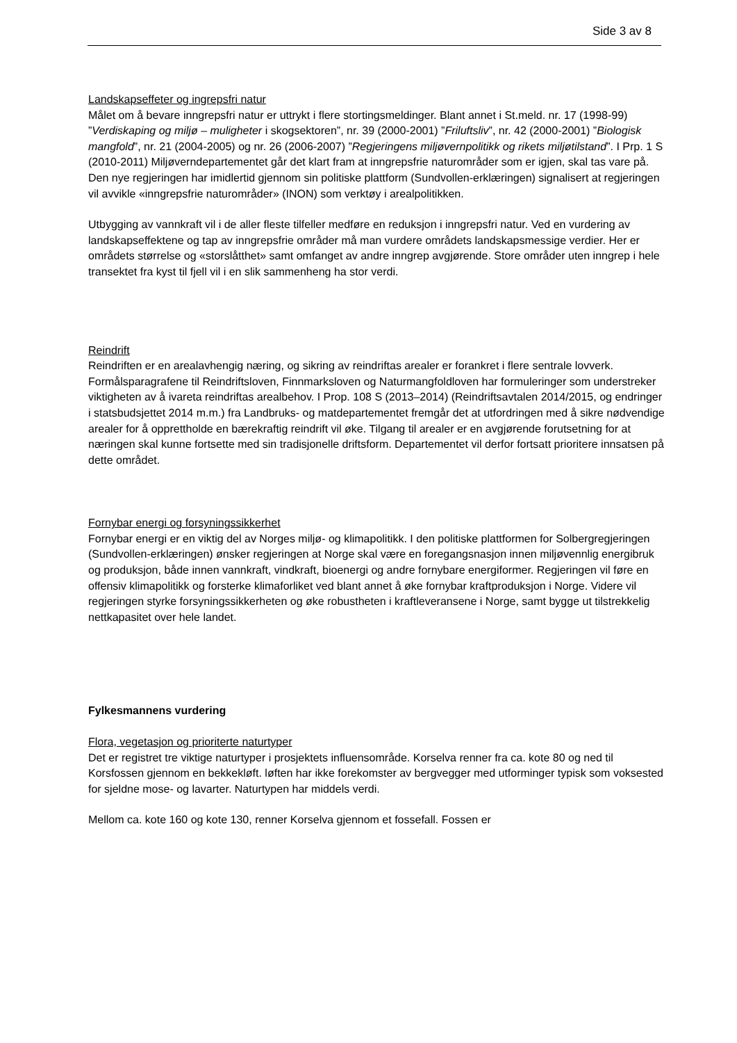Side 3 av 8
Landskapseffeter og ingrepsfri natur
Målet om å bevare inngrepsfri natur er uttrykt i flere stortingsmeldinger. Blant annet i St.meld. nr. 17 (1998-99) ”Verdiskaping og miljø – muligheter i skogsektoren”, nr. 39 (2000-2001) ”Friluftsliv”, nr. 42 (2000-2001) ”Biologisk mangfold”, nr. 21 (2004-2005) og nr. 26 (2006-2007) ”Regjeringens miljøvernpolitikk og rikets miljøtilstand”. I Prp. 1 S (2010-2011) Miljøverndepartementet går det klart fram at inngrepsfrie naturområder som er igjen, skal tas vare på. Den nye regjeringen har imidlertid gjennom sin politiske plattform (Sundvollen-erklæringen) signalisert at regjeringen vil avvikle «inngrepsfrie naturområder» (INON) som verktøy i arealpolitikken.
Utbygging av vannkraft vil i de aller fleste tilfeller medføre en reduksjon i inngrepsfri natur. Ved en vurdering av landskapseffektene og tap av inngrepsfrie områder må man vurdere områdets landskapsmessige verdier. Her er områdets størrelse og «storslåtthet» samt omfanget av andre inngrep avgjørende. Store områder uten inngrep i hele transektet fra kyst til fjell vil i en slik sammenheng ha stor verdi.
Reindrift
Reindriften er en arealavhengig næring, og sikring av reindriftas arealer er forankret i flere sentrale lovverk. Formålsparagrafene til Reindriftsloven, Finnmarksloven og Naturmangfoldloven har formuleringer som understreker viktigheten av å ivareta reindriftas arealbehov. I Prop. 108 S (2013–2014) (Reindriftsavtalen 2014/2015, og endringer i statsbudsjettet 2014 m.m.) fra Landbruks- og matdepartementet fremgår det at utfordringen med å sikre nødvendige arealer for å opprettholde en bærekraftig reindrift vil øke. Tilgang til arealer er en avgjørende forutsetning for at næringen skal kunne fortsette med sin tradisjonelle driftsform. Departementet vil derfor fortsatt prioritere innsatsen på dette området.
Fornybar energi og forsyningssikkerhet
Fornybar energi er en viktig del av Norges miljø- og klimapolitikk. I den politiske plattformen for Solbergregjeringen (Sundvollen-erklæringen) ønsker regjeringen at Norge skal være en foregangsnasjon innen miljøvennlig energibruk og produksjon, både innen vannkraft, vindkraft, bioenergi og andre fornybare energiformer. Regjeringen vil føre en offensiv klimapolitikk og forsterke klimaforliket ved blant annet å øke fornybar kraftproduksjon i Norge. Videre vil regjeringen styrke forsyningssikkerheten og øke robustheten i kraftleveransene i Norge, samt bygge ut tilstrekkelig nettkapasitet over hele landet.
Fylkesmannens vurdering
Flora, vegetasjon og prioriterte naturtyper
Det er registret tre viktige naturtyper i prosjektets influensområde. Korselva renner fra ca. kote 80 og ned til Korsfossen gjennom en bekkekløft. løften har ikke forekomster av bergvegger med utforminger typisk som voksested for sjeldne mose- og lavarter. Naturtypen har middels verdi.
Mellom ca. kote 160 og kote 130, renner Korselva gjennom et fossefall. Fossen er